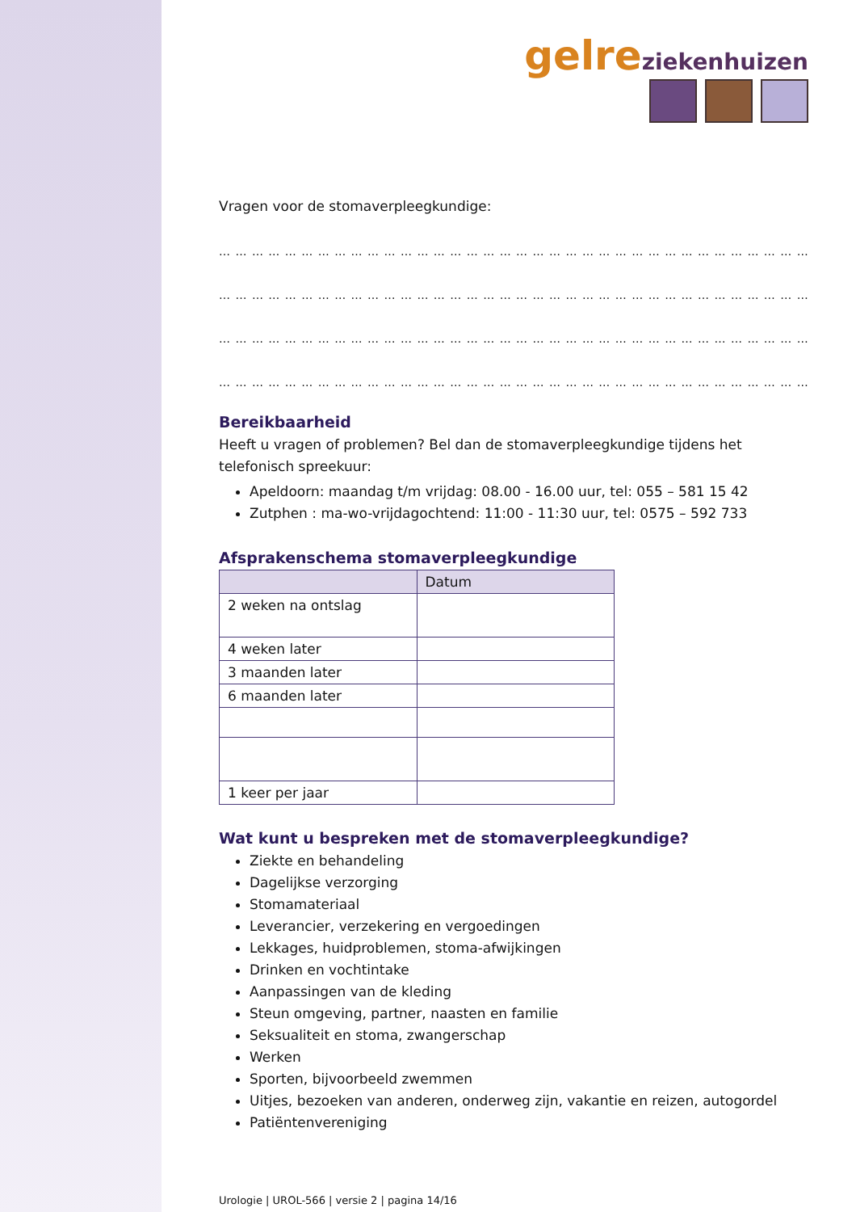gelre ziekenhuizen
Vragen voor de stomaverpleegkundige:
… … … … … … … … … … … … … … … … … … … … … … … … … … … … … … … … … … … … …
… … … … … … … … … … … … … … … … … … … … … … … … … … … … … … … … … … … … …
… … … … … … … … … … … … … … … … … … … … … … … … … … … … … … … … … … … … …
… … … … … … … … … … … … … … … … … … … … … … … … … … … … … … … … … … … … …
Bereikbaarheid
Heeft u vragen of problemen? Bel dan de stomaverpleegkundige tijdens het telefonisch spreekuur:
Apeldoorn: maandag t/m vrijdag: 08.00 - 16.00 uur, tel: 055 – 581 15 42
Zutphen : ma-wo-vrijdagochtend: 11:00 - 11:30 uur, tel: 0575 – 592 733
Afsprakenschema stomaverpleegkundige
| | Datum |
| --- | --- |
| 2 weken na ontslag | |
| 4 weken later | |
| 3 maanden later | |
| 6 maanden later | |
| 1 keer per jaar | |
Wat kunt u bespreken met de stomaverpleegkundige?
Ziekte en behandeling
Dagelijkse verzorging
Stomamateriaal
Leverancier, verzekering en vergoedingen
Lekkages, huidproblemen, stoma-afwijkingen
Drinken en vochtintake
Aanpassingen van de kleding
Steun omgeving, partner, naasten en familie
Seksualiteit en stoma, zwangerschap
Werken
Sporten, bijvoorbeeld zwemmen
Uitjes, bezoeken van anderen, onderweg zijn, vakantie en reizen, autogordel
Patiëntenvereniging
Urologie | UROL-566 | versie 2 | pagina 14/16